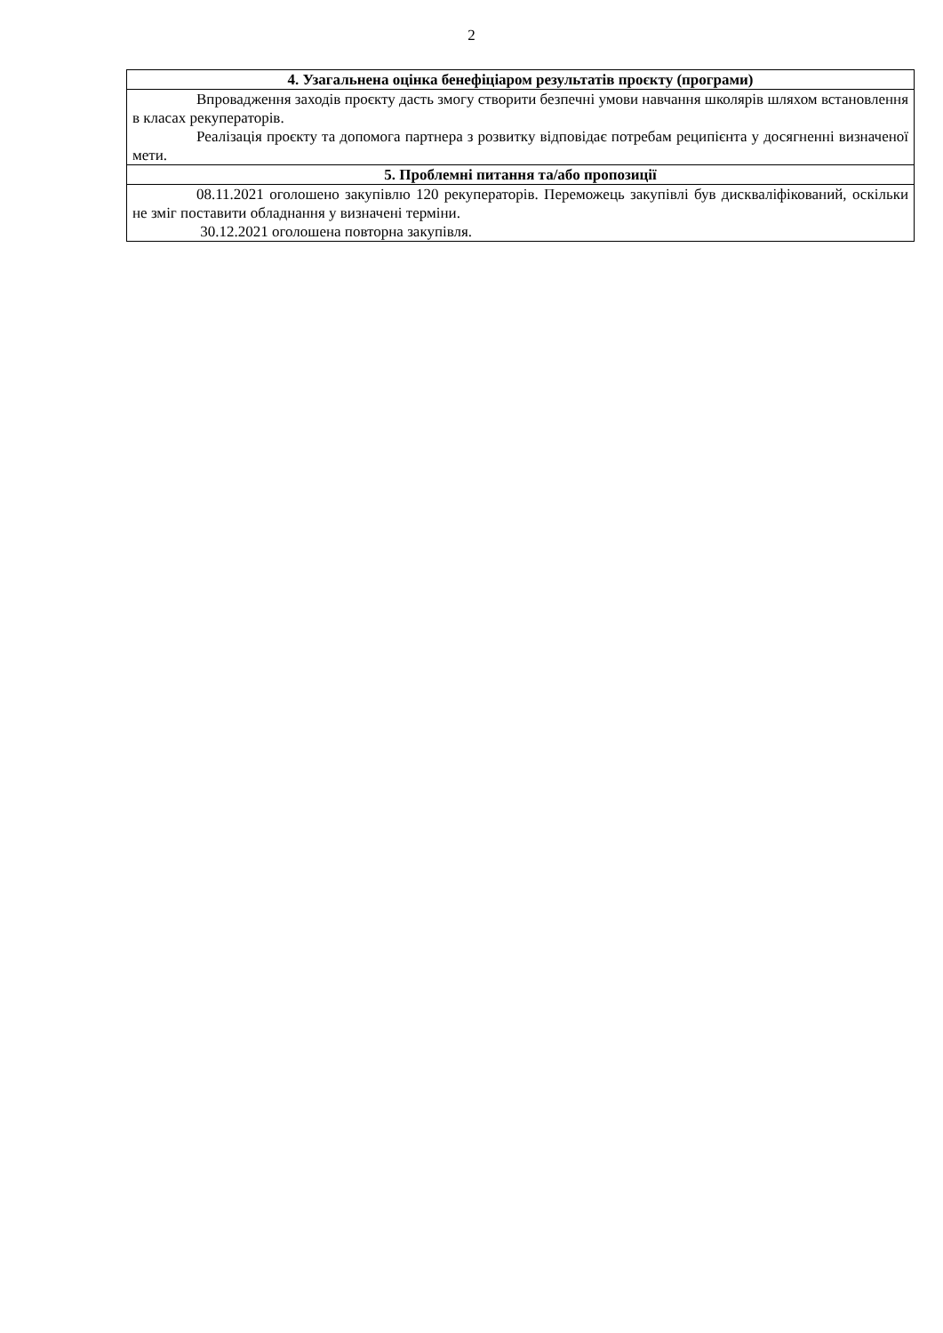2
| 4. Узагальнена оцінка бенефіціаром результатів проєкту (програми) |
| --- |
| Впровадження заходів проєкту дасть змогу створити безпечні умови навчання школярів шляхом встановлення в класах рекуператорів. Реалізація проєкту та допомога партнера з розвитку відповідає потребам реципієнта у досягненні визначеної мети. |
| 5. Проблемні питання та/або пропозиції |
| 08.11.2021 оголошено закупівлю 120 рекуператорів. Переможець закупівлі був дискваліфікований, оскільки не зміг поставити обладнання у визначені терміни. 30.12.2021 оголошена повторна закупівля. |